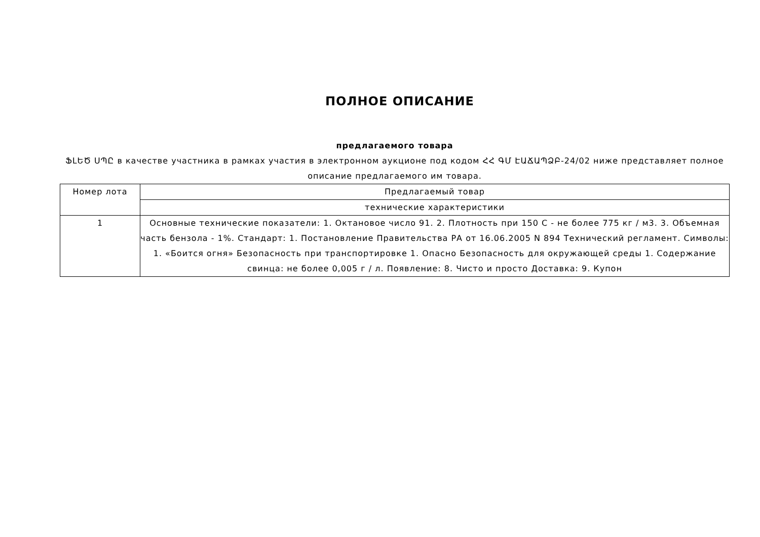ПОЛНОЕ ОПИСАНИЕ
предлагаемого товара
ՖԼԵԾ ՍՊԸ в качестве участника в рамках участия в электронном аукционе под кодом ՀՀ ԳՄ ԷԱՃԱՊՁԲ-24/02 ниже представляет полное описание предлагаемого им товара.
| Номер лота | Предлагаемый товар |
| | технические характеристики |
| 1 | Основные технические показатели: 1. Октановое число 91. 2. Плотность при 150 С - не более 775 кг / м3. 3. Объемная часть бензола - 1%. Стандарт: 1. Постановление Правительства РА от 16.06.2005 N 894 Технический регламент. Символы: 1. «Боится огня» Безопасность при транспортировке 1. Опасно Безопасность для окружающей среды 1. Содержание свинца: не более 0,005 г / л. Появление: 8. Чисто и просто Доставка: 9. Купон |